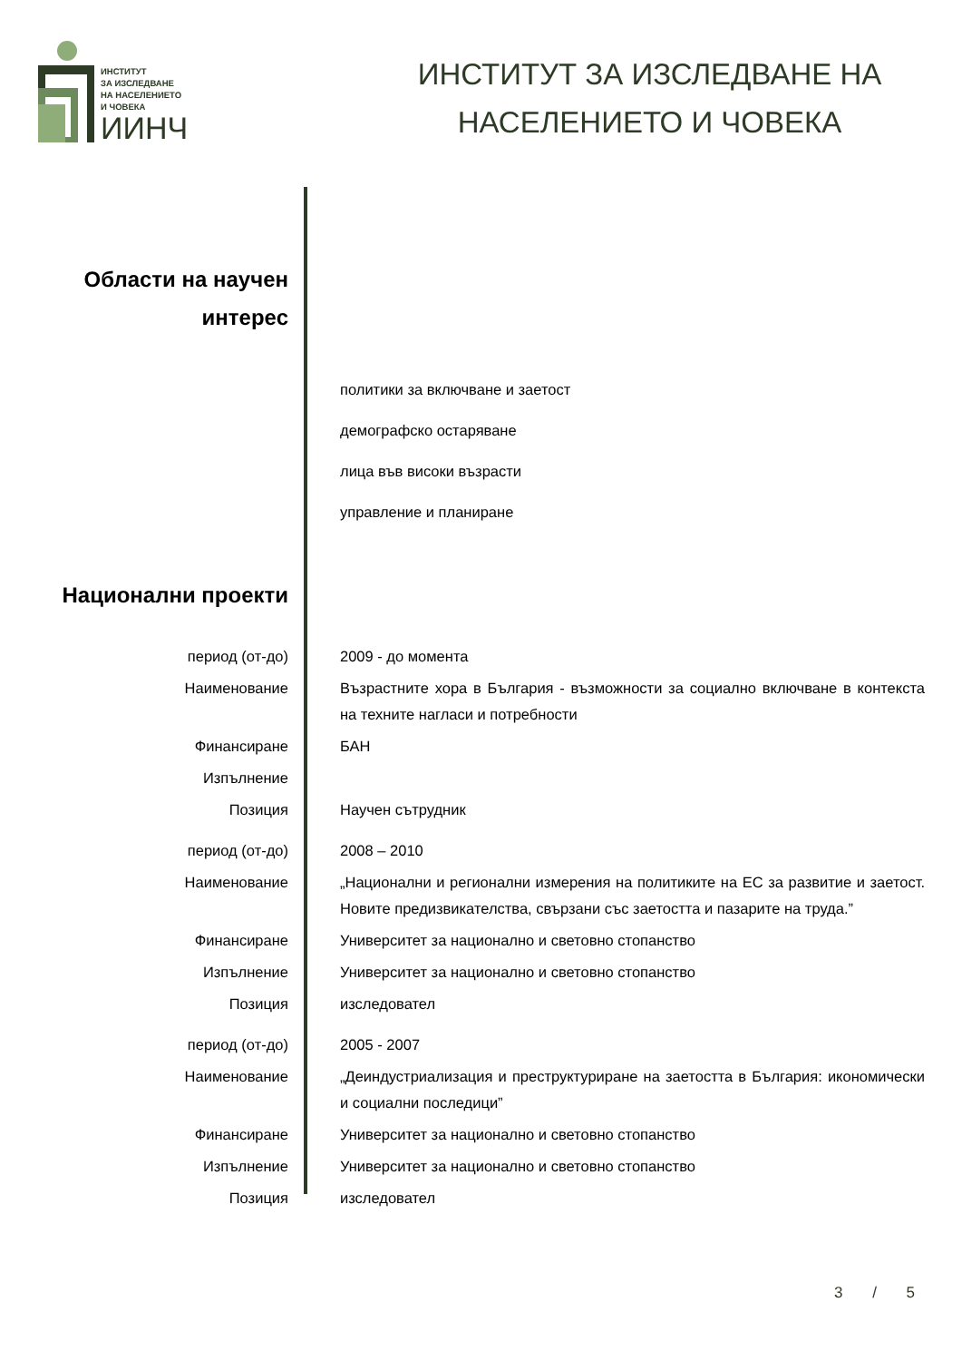ИНСТИТУТ
ЗА ИЗСЛЕДВАНЕ
НА НАСЕЛЕНИЕТО
И ЧОВЕКА
ИИНЧ
ИНСТИТУТ ЗА ИЗСЛЕДВАНЕ НА
НАСЕЛЕНИЕТО И ЧОВЕКА
Области на научен
интерес
политики за включване и заетост
демографско остаряване
лица във високи възрасти
управление и планиране
Национални проекти
период (от-до) 2009 - до момента
Наименование Възрастните хора в България - възможности за социално включване в контекста на техните нагласи и потребности
Финансиране БАН
Изпълнение
Позиция Научен сътрудник
период (от-до) 2008 – 2010
Наименование „Национални и регионални измерения на политиките на ЕС за развитие и заетост. Новите предизвикателства, свързани със заетостта и пазарите на труда.”
Финансиране Университет за национално и световно стопанство
Изпълнение Университет за национално и световно стопанство
Позиция изследовател
период (от-до) 2005 - 2007
Наименование „Деиндустриализация и преструктуриране на заетостта в България: икономически и социални последици”
Финансиране Университет за национално и световно стопанство
Изпълнение Университет за национално и световно стопанство
Позиция изследовател
3 / 5